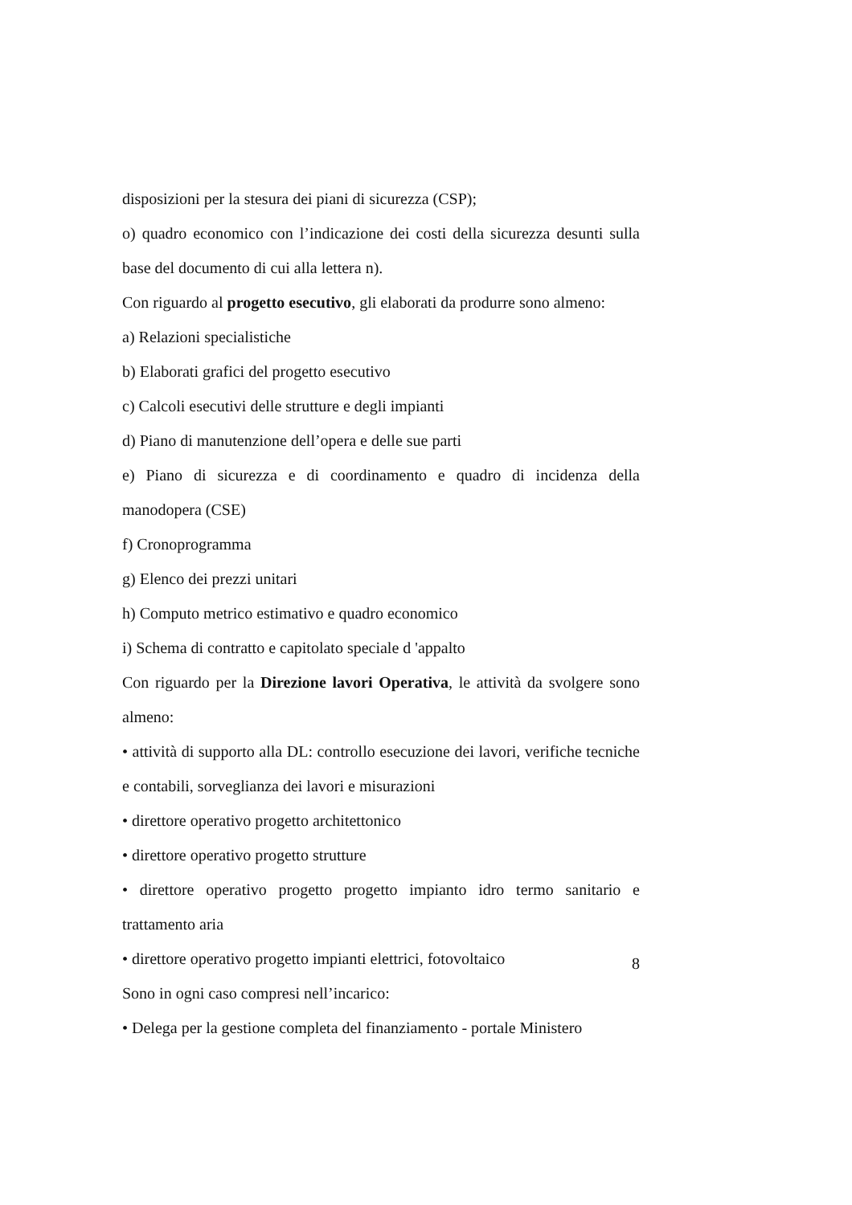disposizioni per la stesura dei piani di sicurezza (CSP);
o) quadro economico con l’indicazione dei costi della sicurezza desunti sulla base del documento di cui alla lettera n).
Con riguardo al progetto esecutivo, gli elaborati da produrre sono almeno:
a) Relazioni specialistiche
b) Elaborati grafici del progetto esecutivo
c) Calcoli esecutivi delle strutture e degli impianti
d) Piano di manutenzione dell’opera e delle sue parti
e) Piano di sicurezza e di coordinamento e quadro di incidenza della manodopera (CSE)
f) Cronoprogramma
g) Elenco dei prezzi unitari
h) Computo metrico estimativo e quadro economico
i) Schema di contratto e capitolato speciale d 'appalto
Con riguardo per la Direzione lavori Operativa, le attività da svolgere sono almeno:
• attività di supporto alla DL: controllo esecuzione dei lavori, verifiche tecniche e contabili, sorveglianza dei lavori e misurazioni
• direttore operativo progetto architettonico
• direttore operativo progetto strutture
• direttore operativo progetto progetto impianto idro termo sanitario e trattamento aria
• direttore operativo progetto impianti elettrici, fotovoltaico
Sono in ogni caso compresi nell’incarico:
• Delega per la gestione completa del finanziamento - portale Ministero
8